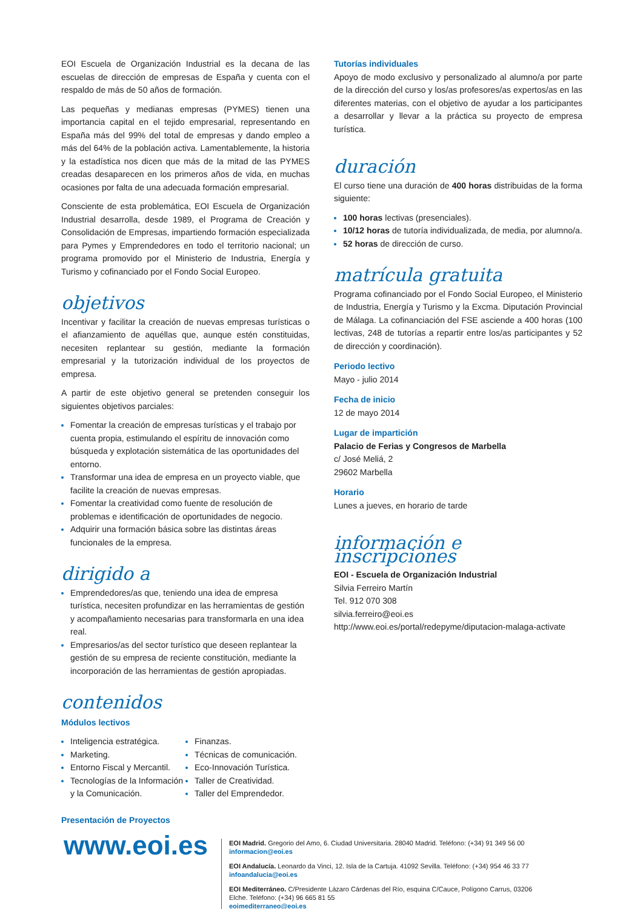EOI Escuela de Organización Industrial es la decana de las escuelas de dirección de empresas de España y cuenta con el respaldo de más de 50 años de formación.
Las pequeñas y medianas empresas (PYMES) tienen una importancia capital en el tejido empresarial, representando en España más del 99% del total de empresas y dando empleo a más del 64% de la población activa. Lamentablemente, la historia y la estadística nos dicen que más de la mitad de las PYMES creadas desaparecen en los primeros años de vida, en muchas ocasiones por falta de una adecuada formación empresarial.
Consciente de esta problemática, EOI Escuela de Organización Industrial desarrolla, desde 1989, el Programa de Creación y Consolidación de Empresas, impartiendo formación especializada para Pymes y Emprendedores en todo el territorio nacional; un programa promovido por el Ministerio de Industria, Energía y Turismo y cofinanciado por el Fondo Social Europeo.
objetivos
Incentivar y facilitar la creación de nuevas empresas turísticas o el afianzamiento de aquéllas que, aunque estén constituidas, necesiten replantear su gestión, mediante la formación empresarial y la tutorización individual de los proyectos de empresa.
A partir de este objetivo general se pretenden conseguir los siguientes objetivos parciales:
Fomentar la creación de empresas turísticas y el trabajo por cuenta propia, estimulando el espíritu de innovación como búsqueda y explotación sistemática de las oportunidades del entorno.
Transformar una idea de empresa en un proyecto viable, que facilite la creación de nuevas empresas.
Fomentar la creatividad como fuente de resolución de problemas e identificación de oportunidades de negocio.
Adquirir una formación básica sobre las distintas áreas funcionales de la empresa.
dirigido a
Emprendedores/as que, teniendo una idea de empresa turística, necesiten profundizar en las herramientas de gestión y acompañamiento necesarias para transformarla en una idea real.
Empresarios/as del sector turístico que deseen replantear la gestión de su empresa de reciente constitución, mediante la incorporación de las herramientas de gestión apropiadas.
contenidos
Módulos lectivos
Inteligencia estratégica.
Marketing.
Entorno Fiscal y Mercantil.
Tecnologías de la Información y la Comunicación.
Finanzas.
Técnicas de comunicación.
Eco-Innovación Turística.
Taller de Creatividad.
Taller del Emprendedor.
Presentación de Proyectos
Tutorías individuales
Apoyo de modo exclusivo y personalizado al alumno/a por parte de la dirección del curso y los/as profesores/as expertos/as en las diferentes materias, con el objetivo de ayudar a los participantes a desarrollar y llevar a la práctica su proyecto de empresa turística.
duración
El curso tiene una duración de 400 horas distribuidas de la forma siguiente:
100 horas lectivas (presenciales).
10/12 horas de tutoría individualizada, de media, por alumno/a.
52 horas de dirección de curso.
matrícula gratuita
Programa cofinanciado por el Fondo Social Europeo, el Ministerio de Industria, Energía y Turismo y la Excma. Diputación Provincial de Málaga. La cofinanciación del FSE asciende a 400 horas (100 lectivas, 248 de tutorías a repartir entre los/as participantes y 52 de dirección y coordinación).
Periodo lectivo
Mayo - julio 2014
Fecha de inicio
12 de mayo 2014
Lugar de impartición
Palacio de Ferias y Congresos de Marbella
c/ José Meliá, 2
29602 Marbella
Horario
Lunes a jueves, en horario de tarde
información e inscripciones
EOI - Escuela de Organización Industrial
Silvia Ferreiro Martín
Tel. 912 070 308
silvia.ferreiro@eoi.es
http://www.eoi.es/portal/redepyme/diputacion-malaga-activate
www.eoi.es
EOI Madrid. Gregorio del Amo, 6. Ciudad Universitaria. 28040 Madrid. Teléfono: (+34) 91 349 56 00
informacion@eoi.es
EOI Andalucía. Leonardo da Vinci, 12. Isla de la Cartuja. 41092 Sevilla. Teléfono: (+34) 954 46 33 77
infoandalucia@eoi.es
EOI Mediterráneo. C/Presidente Lázaro Cárdenas del Río, esquina C/Cauce, Polígono Carrus, 03206 Elche. Teléfono: (+34) 96 665 81 55
eoimediterraneo@eoi.es